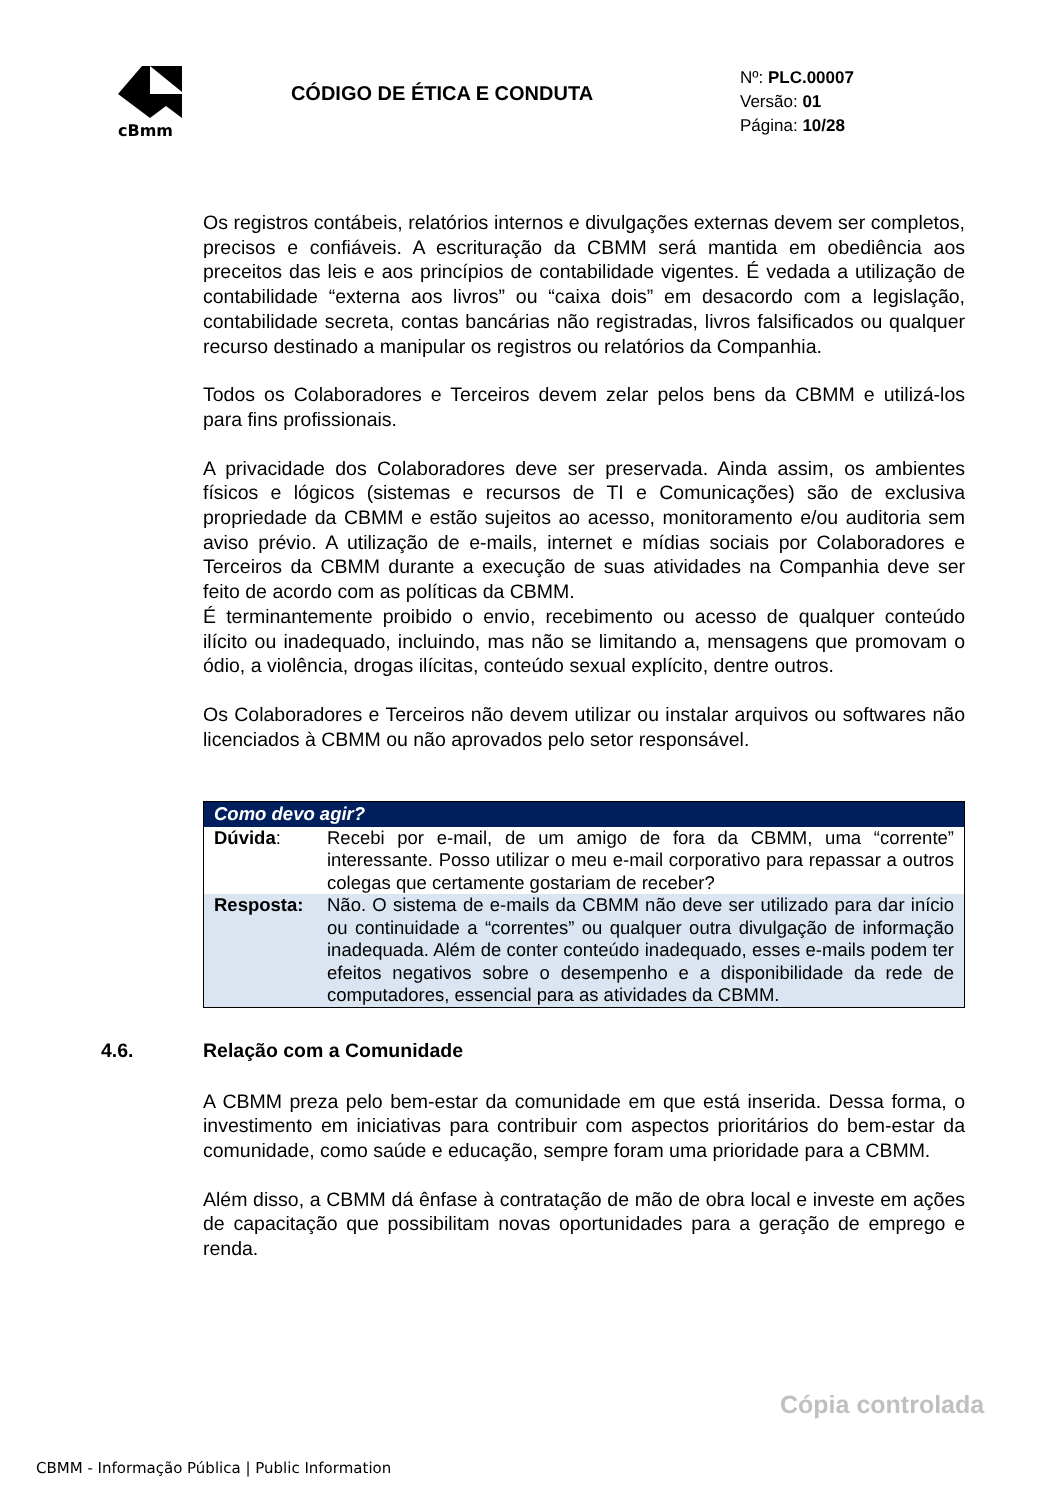cBmm
CÓDIGO DE ÉTICA E CONDUTA
Nº: PLC.00007
Versão: 01
Página: 10/28
Os registros contábeis, relatórios internos e divulgações externas devem ser completos, precisos e confiáveis. A escrituração da CBMM será mantida em obediência aos preceitos das leis e aos princípios de contabilidade vigentes. É vedada a utilização de contabilidade “externa aos livros” ou “caixa dois” em desacordo com a legislação, contabilidade secreta, contas bancárias não registradas, livros falsificados ou qualquer recurso destinado a manipular os registros ou relatórios da Companhia.
Todos os Colaboradores e Terceiros devem zelar pelos bens da CBMM e utilizá-los para fins profissionais.
A privacidade dos Colaboradores deve ser preservada. Ainda assim, os ambientes físicos e lógicos (sistemas e recursos de TI e Comunicações) são de exclusiva propriedade da CBMM e estão sujeitos ao acesso, monitoramento e/ou auditoria sem aviso prévio. A utilização de e-mails, internet e mídias sociais por Colaboradores e Terceiros da CBMM durante a execução de suas atividades na Companhia deve ser feito de acordo com as políticas da CBMM.
É terminantemente proibido o envio, recebimento ou acesso de qualquer conteúdo ilícito ou inadequado, incluindo, mas não se limitando a, mensagens que promovam o ódio, a violência, drogas ilícitas, conteúdo sexual explícito, dentre outros.
Os Colaboradores e Terceiros não devem utilizar ou instalar arquivos ou softwares não licenciados à CBMM ou não aprovados pelo setor responsável.
| Como devo agir? | |
| --- | --- |
| Dúvida : | Recebi por e-mail, de um amigo de fora da CBMM, uma “corrente” interessante. Posso utilizar o meu e-mail corporativo para repassar a outros colegas que certamente gostariam de receber? |
| Resposta: | Não. O sistema de e-mails da CBMM não deve ser utilizado para dar início ou continuidade a “correntes” ou qualquer outra divulgação de informação inadequada. Além de conter conteúdo inadequado, esses e-mails podem ter efeitos negativos sobre o desempenho e a disponibilidade da rede de computadores, essencial para as atividades da CBMM. |
4.6. Relação com a Comunidade
A CBMM preza pelo bem-estar da comunidade em que está inserida. Dessa forma, o investimento em iniciativas para contribuir com aspectos prioritários do bem-estar da comunidade, como saúde e educação, sempre foram uma prioridade para a CBMM.
Além disso, a CBMM dá ênfase à contratação de mão de obra local e investe em ações de capacitação que possibilitam novas oportunidades para a geração de emprego e renda.
Cópia controlada
CBMM - Informação Pública | Public Information